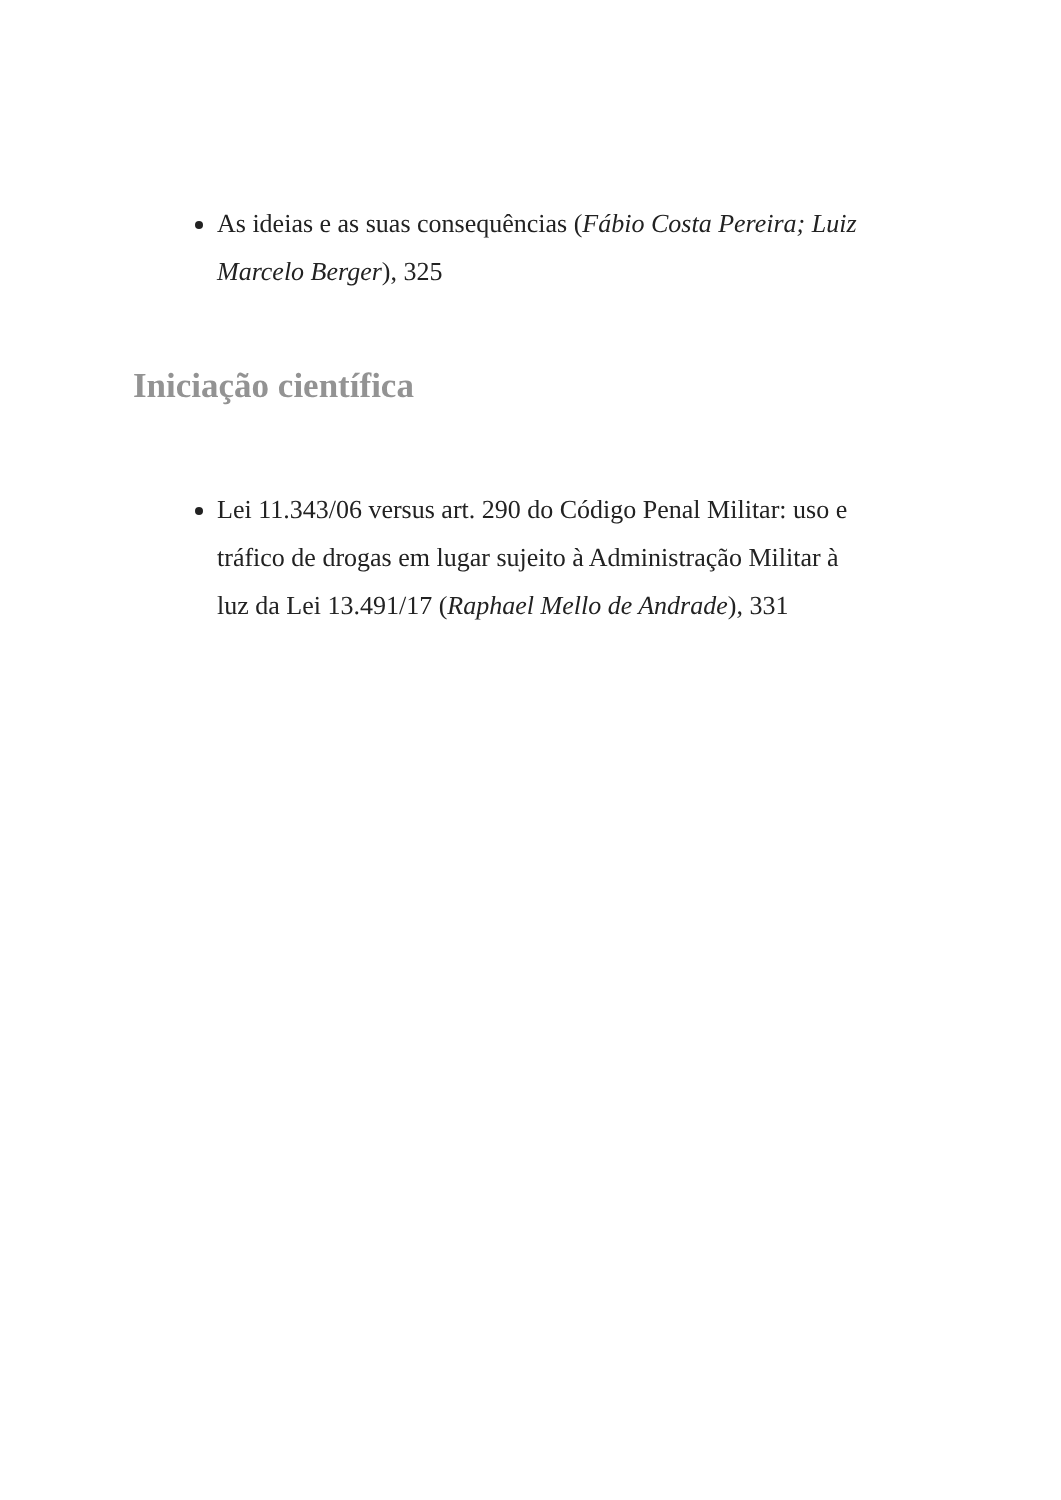As ideias e as suas consequências (Fábio Costa Pereira; Luiz Marcelo Berger), 325
Iniciação científica
Lei 11.343/06 versus art. 290 do Código Penal Militar: uso e tráfico de drogas em lugar sujeito à Administração Militar à luz da Lei 13.491/17 (Raphael Mello de Andrade), 331